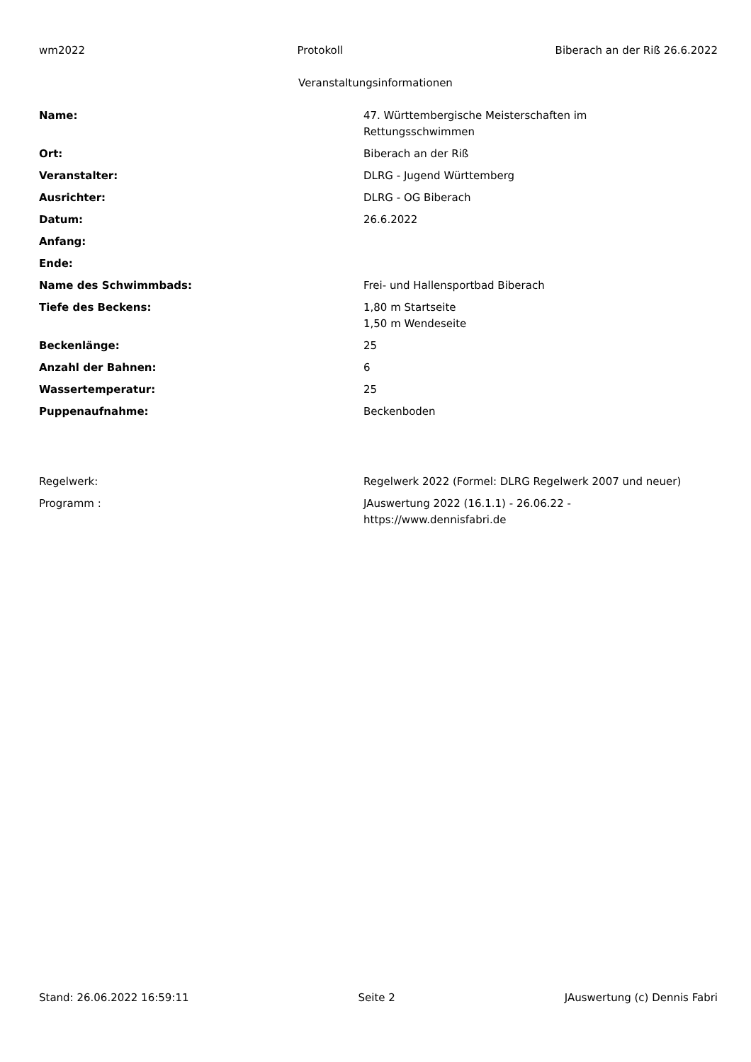wm2022 Protokoll Biberach an der Riß 26.6.2022
Veranstaltungsinformationen
| Name: | 47. Württembergische Meisterschaften im Rettungsschwimmen |
| Ort: | Biberach an der Riß |
| Veranstalter: | DLRG - Jugend Württemberg |
| Ausrichter: | DLRG - OG Biberach |
| Datum: | 26.6.2022 |
| Anfang: | |
| Ende: | |
| Name des Schwimmbads: | Frei- und Hallensportbad Biberach |
| Tiefe des Beckens: | 1,80 m Startseite 1,50 m Wendeseite |
| Beckenlänge: | 25 |
| Anzahl der Bahnen: | 6 |
| Wassertemperatur: | 25 |
| Puppenaufnahme: | Beckenboden |
| Regelwerk: | Regelwerk 2022 (Formel: DLRG Regelwerk 2007 und neuer) |
| Programm : | JAuswertung 2022 (16.1.1) - 26.06.22 - https://www.dennisfabri.de |
Stand: 26.06.2022 16:59:11 Seite 2 JAuswertung (c) Dennis Fabri